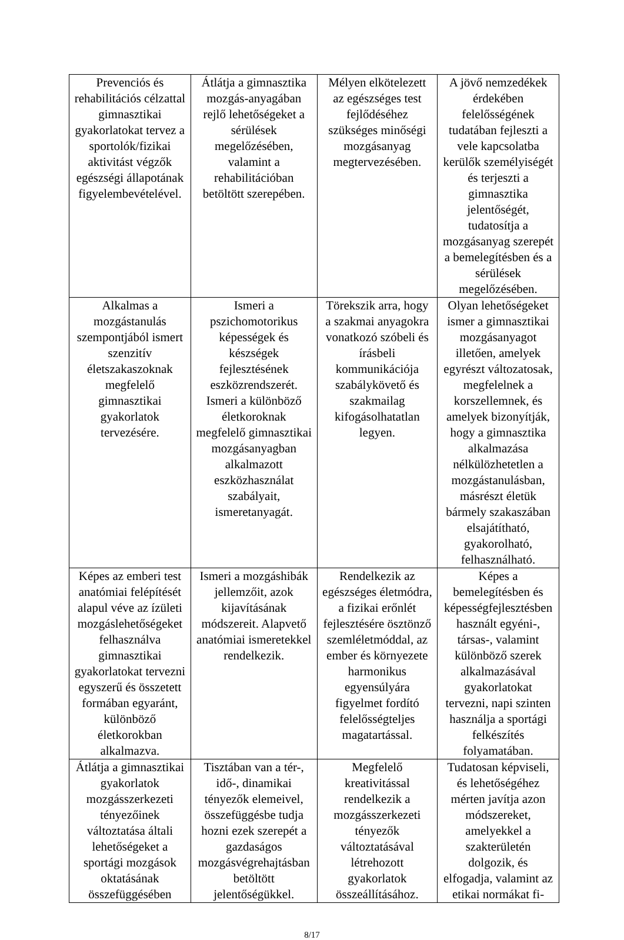| Prevenciós és rehabilitációs célzattal gimnasztikai gyakorlatokat tervez a sportolók/fizikai aktivitást végzők egészségi állapotának figyelembevételével. | Átlátja a gimnasztika mozgás-anyagában rejlő lehetőségeket a sérülések megelőzésében, valamint a rehabilitációban betöltött szerepében. | Mélyen elkötelezett az egészséges test fejlődéséhez szükséges minőségi mozgásanyag megtervezésében. | A jövő nemzedékek érdekében felelősségének tudatában fejleszti a vele kapcsolatba kerülők személyiségét és terjeszti a gimnasztika jelentőségét, tudatosítja a mozgásanyag szerepét a bemelegítésben és a sérülések megelőzésében. |
| Alkalmas a mozgástanulás szempontjából ismert szenzitív életszakaszoknak megfelelő gimnasztikai gyakorlatok tervezésére. | Ismeri a pszichomotorikus képességek és készségek fejlesztésének eszközrendszerét. Ismeri a különböző életkoroknak megfelelő gimnasztikai mozgásanyagban alkalmazott eszközhasználat szabályait, ismeretanyagát. | Törekszik arra, hogy a szakmai anyagokra vonatkozó szóbeli és írásbeli kommunikációja szabálykövető és szakmailag kifogásolhatatlan legyen. | Olyan lehetőségeket ismer a gimnasztikai mozgásanyagot illetően, amelyek egyrészt változatosak, megfelelnek a korszellemnek, és amelyek bizonyítják, hogy a gimnasztika alkalmazása nélkülözhetetlen a mozgástanulásban, másrészt életük bármely szakaszában elsajátítható, gyakorolható, felhasználható. |
| Képes az emberi test anatómiai felépítését alapul véve az ízületi mozgáslehetőségeket felhasználva gimnasztikai gyakorlatokat tervezni egyszerű és összetett formában egyaránt, különböző életkorokban alkalmazva. | Ismeri a mozgáshibák jellemzőit, azok kijavításának módszereit. Alapvető anatómiai ismeretekkel rendelkezik. | Rendelkezik az egészséges életmódra, a fizikai erőnlét fejlesztésére ösztönző szemléletmóddal, az ember és környezete harmonikus egyensúlyára figyelmet fordító felelősségteljes magatartással. | Képes a bemelegítésben és képességfejlesztésben használt egyéni-, társas-, valamint különböző szerek alkalmazásával gyakorlatokat tervezni, napi szinten használja a sportági felkészítés folyamatában. |
| Átlátja a gimnasztikai gyakorlatok mozgásszerkezeti tényezőinek változtatása általi lehetőségeket a sportági mozgások oktatásának összefüggésében | Tisztában van a tér-, idő-, dinamikai tényezők elemeivel, összefüggésbe tudja hozni ezek szerepét a gazdaságos mozgásvégrehajtásban betöltött jelentőségükkel. | Megfelelő kreativitással rendelkezik a mozgásszerkezeti tényezők változtatásával létrehozott gyakorlatok összeállításához. | Tudatosan képviseli, és lehetőségéhez mérten javítja azon módszereket, amelyekkel a szakterületén dolgozik, és elfogadja, valamint az etikai normákat fi- |
8/17